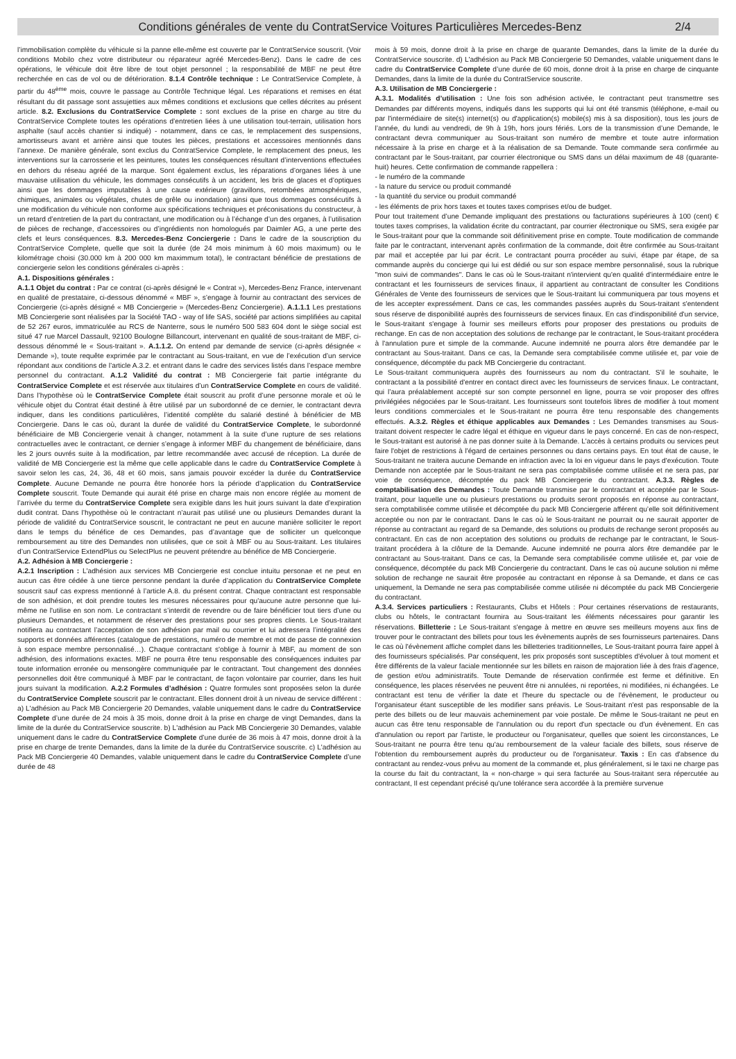Conditions générales de vente du ContratService Voitures Particulières Mercedes-Benz 2/4
l’immobilisation complète du véhicule si la panne elle-même est couverte par le ContratService souscrit. (Voir conditions Mobilo chez votre distributeur ou réparateur agréé Mercedes-Benz). Dans le cadre de ces opérations, le véhicule doit être libre de tout objet personnel ; la responsabilité de MBF ne peut être recherchée en cas de vol ou de détérioration. 8.1.4 Contrôle technique : Le ContratService Complete, à partir du 48<sup>ème</sup> mois, couvre le passage au Contrôle Technique légal. Les réparations et remises en état résultant du dit passage sont assujetties aux mêmes conditions et exclusions que celles décrites au présent article. 8.2. Exclusions du ContratService Complete : sont exclues de la prise en charge au titre du ContratService Complete toutes les opérations d’entretien liées à une utilisation tout-terrain, utilisation hors asphalte (sauf accès chantier si indiqué) - notamment, dans ce cas, le remplacement des suspensions, amortisseurs avant et arrière ainsi que toutes les pièces, prestations et accessoires mentionnés dans l’annexe. De manière générale, sont exclus du ContratService Complete, le remplacement des pneus, les interventions sur la carrosserie et les peintures, toutes les conséquences résultant d’interventions effectuées en dehors du réseau agréé de la marque. Sont également exclus, les réparations d’organes liées à une mauvaise utilisation du véhicule, les dommages consécutifs à un accident, les bris de glaces et d’optiques ainsi que les dommages imputables à une cause extérieure (gravillons, retombées atmosphériques, chimiques, animales ou végétales, chutes de grêle ou inondation) ainsi que tous dommages consécutifs à une modification du véhicule non conforme aux spécifications techniques et préconisations du constructeur, à un retard d’entretien de la part du contractant, une modification ou à l’échange d’un des organes, à l’utilisation de pièces de rechange, d’accessoires ou d’ingrédients non homologués par Daimler AG, a une perte des clefs et leurs conséquences. 8.3. Mercedes-Benz Conciergerie : Dans le cadre de la souscription du ContratService Complete, quelle que soit la durée (de 24 mois minimum à 60 mois maximum) ou le kilométrage choisi (30.000 km à 200 000 km maximmum total), le contractant bénéficie de prestations de conciergerie selon les conditions générales ci-après :
A.1. Dispositions générales :
A.1.1 Objet du contrat : Par ce contrat (ci-après désigné le « Contrat »), Mercedes-Benz France, intervenant en qualité de prestataire, ci-dessous dénommé « MBF », s’engage à fournir au contractant des services de Conciergerie (ci-après désigné « MB Conciergerie » (Mercedes-Benz Conciergerie). A.1.1.1 Les prestations MB Conciergerie sont réalisées par la Société TAO - way of life SAS, société par actions simplifiées au capital de 52 267 euros, immatriculée au RCS de Nanterre, sous le numéro 500 583 604 dont le siège social est situé 47 rue Marcel Dassault, 92100 Boulogne Billancourt, intervenant en qualité de sous-traitant de MBF, ci-dessous dénommé le « Sous-traitant ». A.1.1.2. On entend par demande de service (ci-après désignée « Demande »), toute requête exprimée par le contractant au Sous-traitant, en vue de l’exécution d’un service répondant aux conditions de l’article A.3.2. et entrant dans le cadre des services listés dans l’espace membre personnel du contractant. A.1.2 Validité du contrat : MB Conciergerie fait partie intégrante du ContratService Complete et est réservée aux titulaires d’un ContratService Complete en cours de validité. Dans l’hypothèse où le ContratService Complete était souscrit au profit d’une personne morale et où le véhicule objet du Contrat était destiné à être utilisé par un subordonné de ce dernier, le contractant devra indiquer, dans les conditions particulières, l’identité complète du salarié destiné à bénéficier de MB Conciergerie. Dans le cas où, durant la durée de validité du ContratService Complete, le subordonné bénéficiaire de MB Conciergerie venait à changer, notamment à la suite d’une rupture de ses relations contractuelles avec le contractant, ce dernier s’engage à informer MBF du changement de bénéficiaire, dans les 2 jours ouvrés suite à la modification, par lettre recommandée avec accusé de réception. La durée de validité de MB Conciergerie est la même que celle applicable dans le cadre du ContratService Complete à savoir selon les cas, 24, 36, 48 et 60 mois, sans jamais pouvoir excéder la durée du ContratService Complete. Aucune Demande ne pourra être honorée hors la période d’application du ContratService Complete souscrit. Toute Demande qui aurait été prise en charge mais non encore réglée au moment de l’arrivée du terme du ContratService Complete sera exigible dans les huit jours suivant la date d’expiration dudit contrat. Dans l’hypothèse où le contractant n’aurait pas utilisé une ou plusieurs Demandes durant la période de validité du ContratService souscrit, le contractant ne peut en aucune manière solliciter le report dans le temps du bénéfice de ces Demandes, pas d’avantage que de solliciter un quelconque remboursement au titre des Demandes non utilisées, que ce soit à MBF ou au Sous-traitant. Les titulaires d’un ContratService ExtendPlus ou SelectPlus ne peuvent prétendre au bénéfice de MB Conciergerie.
A.2. Adhésion à MB Conciergerie :
A.2.1 Inscription : L'adhésion aux services MB Conciergerie est conclue intuitu personae et ne peut en aucun cas être cédée à une tierce personne pendant la durée d’application du ContratService Complete souscrit sauf cas express mentionné à l’article A.8. du présent contrat. Chaque contractant est responsable de son adhésion, et doit prendre toutes les mesures nécessaires pour qu'aucune autre personne que lui-même ne l'utilise en son nom. Le contractant s’interdit de revendre ou de faire bénéficier tout tiers d’une ou plusieurs Demandes, et notamment de réserver des prestations pour ses propres clients. Le Sous-traitant notifiera au contractant l’acceptation de son adhésion par mail ou courrier et lui adressera l’intégralité des supports et données afférentes (catalogue de prestations, numéro de membre et mot de passe de connexion à son espace membre personnalisé…). Chaque contractant s'oblige à fournir à MBF, au moment de son adhésion, des informations exactes. MBF ne pourra être tenu responsable des conséquences induites par toute information erronée ou mensongère communiquée par le contractant. Tout changement des données personnelles doit être communiqué à MBF par le contractant, de façon volontaire par courrier, dans les huit jours suivant la modification. A.2.2 Formules d’adhésion : Quatre formules sont proposées selon la durée du ContratService Complete souscrit par le contractant. Elles donnent droit à un niveau de service différent : a) L'adhésion au Pack MB Conciergerie 20 Demandes, valable uniquement dans le cadre du ContratService Complete d’une durée de 24 mois à 35 mois, donne droit à la prise en charge de vingt Demandes, dans la limite de la durée du ContratService souscrite. b) L'adhésion au Pack MB Conciergerie 30 Demandes, valable uniquement dans le cadre du ContratService Complete d’une durée de 36 mois à 47 mois, donne droit à la prise en charge de trente Demandes, dans la limite de la durée du ContratService souscrite. c) L'adhésion au Pack MB Conciergerie 40 Demandes, valable uniquement dans le cadre du ContratService Complete d’une durée de 48
mois à 59 mois, donne droit à la prise en charge de quarante Demandes, dans la limite de la durée du ContratService souscrite. d) L'adhésion au Pack MB Conciergerie 50 Demandes, valable uniquement dans le cadre du ContratService Complete d’une durée de 60 mois, donne droit à la prise en charge de cinquante Demandes, dans la limite de la durée du ContratService souscrite.
A.3. Utilisation de MB Conciergerie :
A.3.1. Modalités d’utilisation : Une fois son adhésion activée, le contractant peut transmettre ses Demandes par différents moyens, indiqués dans les supports qui lui ont été transmis (téléphone, e-mail ou par l'intermédiaire de site(s) internet(s) ou d'application(s) mobile(s) mis à sa disposition), tous les jours de l’année, du lundi au vendredi, de 9h à 19h, hors jours fériés. Lors de la transmission d’une Demande, le contractant devra communiquer au Sous-traitant son numéro de membre et toute autre information nécessaire à la prise en charge et à la réalisation de sa Demande. Toute commande sera confirmée au contractant par le Sous-traitant, par courrier électronique ou SMS dans un délai maximum de 48 (quarante-huit) heures. Cette confirmation de commande rappellera :
- le numéro de la commande
- la nature du service ou produit commandé
- la quantité du service ou produit commandé
- les éléments de prix hors taxes et toutes taxes comprises et/ou de budget.
Pour tout traitement d’une Demande impliquant des prestations ou facturations supérieures à 100 (cent) € toutes taxes comprises, la validation écrite du contractant, par courrier électronique ou SMS, sera exigée par le Sous-traitant pour que la commande soit définitivement prise en compte. Toute modification de commande faite par le contractant, intervenant après confirmation de la commande, doit être confirmée au Sous-traitant par mail et acceptée par lui par écrit. Le contractant pourra procéder au suivi, étape par étape, de sa commande auprès du concierge qui lui est dédié ou sur son espace membre personnalisé, sous la rubrique "mon suivi de commandes". Dans le cas où le Sous-traitant n'intervient qu'en qualité d'intermédiaire entre le contractant et les fournisseurs de services finaux, il appartient au contractant de consulter les Conditions Générales de Vente des fournisseurs de services que le Sous-traitant lui communiquera par tous moyens et de les accepter expressément. Dans ce cas, les commandes passées auprès du Sous-traitant s'entendent sous réserve de disponibilité auprès des fournisseurs de services finaux. En cas d'indisponibilité d'un service, le Sous-traitant s'engage à fournir ses meilleurs efforts pour proposer des prestations ou produits de rechange. En cas de non acceptation des solutions de rechange par le contractant, le Sous-traitant procédera à l'annulation pure et simple de la commande. Aucune indemnité ne pourra alors être demandée par le contractant au Sous-traitant. Dans ce cas, la Demande sera comptabilisée comme utilisée et, par voie de conséquence, décomptée du pack MB Conciergerie du contractant.
Le Sous-traitant communiquera auprès des fournisseurs au nom du contractant. S'il le souhaite, le contractant a la possibilité d'entrer en contact direct avec les fournisseurs de services finaux. Le contractant, qui l’aura préalablement accepté sur son compte personnel en ligne, pourra se voir proposer des offres privilégiées négociées par le Sous-traitant. Les fournisseurs sont toutefois libres de modifier à tout moment leurs conditions commerciales et le Sous-traitant ne pourra être tenu responsable des changements effectués. A.3.2. Règles et éthique applicables aux Demandes : Les Demandes transmises au Sous-traitant doivent respecter le cadre légal et éthique en vigueur dans le pays concerné. En cas de non-respect, le Sous-traitant est autorisé à ne pas donner suite à la Demande. L'accès à certains produits ou services peut faire l'objet de restrictions à l'égard de certaines personnes ou dans certains pays. En tout état de cause, le Sous-traitant ne traitera aucune Demande en infraction avec la loi en vigueur dans le pays d'exécution. Toute Demande non acceptée par le Sous-traitant ne sera pas comptabilisée comme utilisée et ne sera pas, par voie de conséquence, décomptée du pack MB Conciergerie du contractant. A.3.3. Règles de comptabilisation des Demandes : Toute Demande transmise par le contractant et acceptée par le Sous-traitant, pour laquelle une ou plusieurs prestations ou produits seront proposés en réponse au contractant, sera comptabilisée comme utilisée et décomptée du pack MB Conciergerie afférent qu’elle soit définitivement acceptée ou non par le contractant. Dans le cas où le Sous-traitant ne pourrait ou ne saurait apporter de réponse au contractant au regard de sa Demande, des solutions ou produits de rechange seront proposés au contractant. En cas de non acceptation des solutions ou produits de rechange par le contractant, le Sous-traitant procédera à la clôture de la Demande. Aucune indemnité ne pourra alors être demandée par le contractant au Sous-traitant. Dans ce cas, la Demande sera comptabilisée comme utilisée et, par voie de conséquence, décomptée du pack MB Conciergerie du contractant. Dans le cas où aucune solution ni même solution de rechange ne saurait être proposée au contractant en réponse à sa Demande, et dans ce cas uniquement, la Demande ne sera pas comptabilisée comme utilisée ni décomptée du pack MB Conciergerie du contractant.
A.3.4. Services particuliers : Restaurants, Clubs et Hôtels : Pour certaines réservations de restaurants, clubs ou hôtels, le contractant fournira au Sous-traitant les éléments nécessaires pour garantir les réservations. Billetterie : Le Sous-traitant s'engage à mettre en œuvre ses meilleurs moyens aux fins de trouver pour le contractant des billets pour tous les évènements auprès de ses fournisseurs partenaires. Dans le cas où l'évènement affiche complet dans les billetteries traditionnelles, Le Sous-traitant pourra faire appel à des fournisseurs spécialisés. Par conséquent, les prix proposés sont susceptibles d'évoluer à tout moment et être différents de la valeur faciale mentionnée sur les billets en raison de majoration liée à des frais d'agence, de gestion et/ou administratifs. Toute Demande de réservation confirmée est ferme et définitive. En conséquence, les places réservées ne peuvent être ni annulées, ni reportées, ni modifiées, ni échangées. Le contractant est tenu de vérifier la date et l'heure du spectacle ou de l'évènement, le producteur ou l'organisateur étant susceptible de les modifier sans préavis. Le Sous-traitant n'est pas responsable de la perte des billets ou de leur mauvais acheminement par voie postale. De même le Sous-traitant ne peut en aucun cas être tenu responsable de l'annulation ou du report d'un spectacle ou d'un évènement. En cas d'annulation ou report par l'artiste, le producteur ou l'organisateur, quelles que soient les circonstances, Le Sous-traitant ne pourra être tenu qu'au remboursement de la valeur faciale des billets, sous réserve de l'obtention du remboursement auprès du producteur ou de l'organisateur. Taxis : En cas d'absence du contractant au rendez-vous prévu au moment de la commande et, plus généralement, si le taxi ne charge pas la course du fait du contractant, la « non-charge » qui sera facturée au Sous-traitant sera répercutée au contractant, Il est cependant précisé qu'une tolérance sera accordée à la première survenue